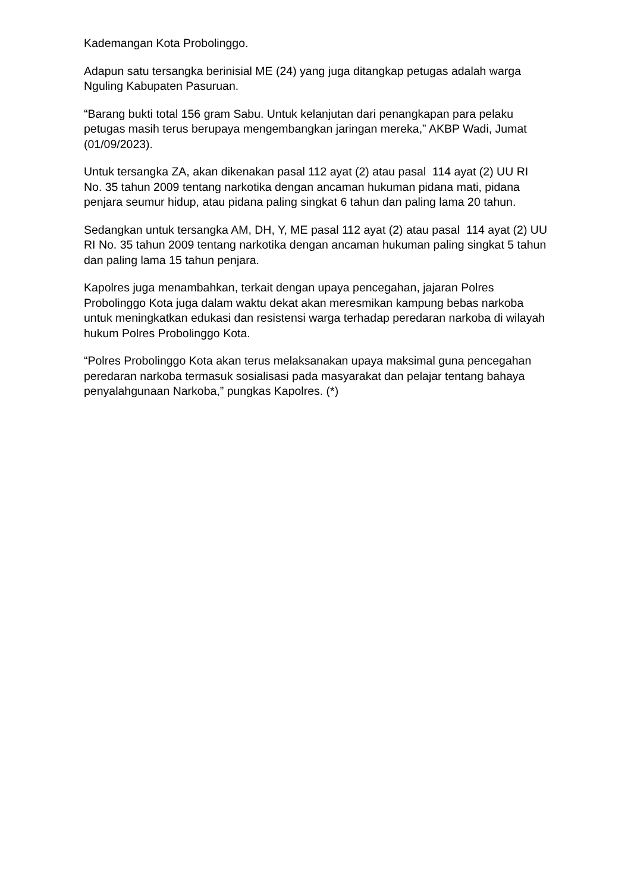Kademangan Kota Probolinggo.
Adapun satu tersangka berinisial ME (24) yang juga ditangkap petugas adalah warga Nguling Kabupaten Pasuruan.
“Barang bukti total 156 gram Sabu. Untuk kelanjutan dari penangkapan para pelaku petugas masih terus berupaya mengembangkan jaringan mereka,” AKBP Wadi, Jumat (01/09/2023).
Untuk tersangka ZA, akan dikenakan pasal 112 ayat (2) atau pasal 114 ayat (2) UU RI No. 35 tahun 2009 tentang narkotika dengan ancaman hukuman pidana mati, pidana penjara seumur hidup, atau pidana paling singkat 6 tahun dan paling lama 20 tahun.
Sedangkan untuk tersangka AM, DH, Y, ME pasal 112 ayat (2) atau pasal 114 ayat (2) UU RI No. 35 tahun 2009 tentang narkotika dengan ancaman hukuman paling singkat 5 tahun dan paling lama 15 tahun penjara.
Kapolres juga menambahkan, terkait dengan upaya pencegahan, jajaran Polres Probolinggo Kota juga dalam waktu dekat akan meresmikan kampung bebas narkoba untuk meningkatkan edukasi dan resistensi warga terhadap peredaran narkoba di wilayah hukum Polres Probolinggo Kota.
“Polres Probolinggo Kota akan terus melaksanakan upaya maksimal guna pencegahan peredaran narkoba termasuk sosialisasi pada masyarakat dan pelajar tentang bahaya penyalahgunaan Narkoba,” pungkas Kapolres. (*)